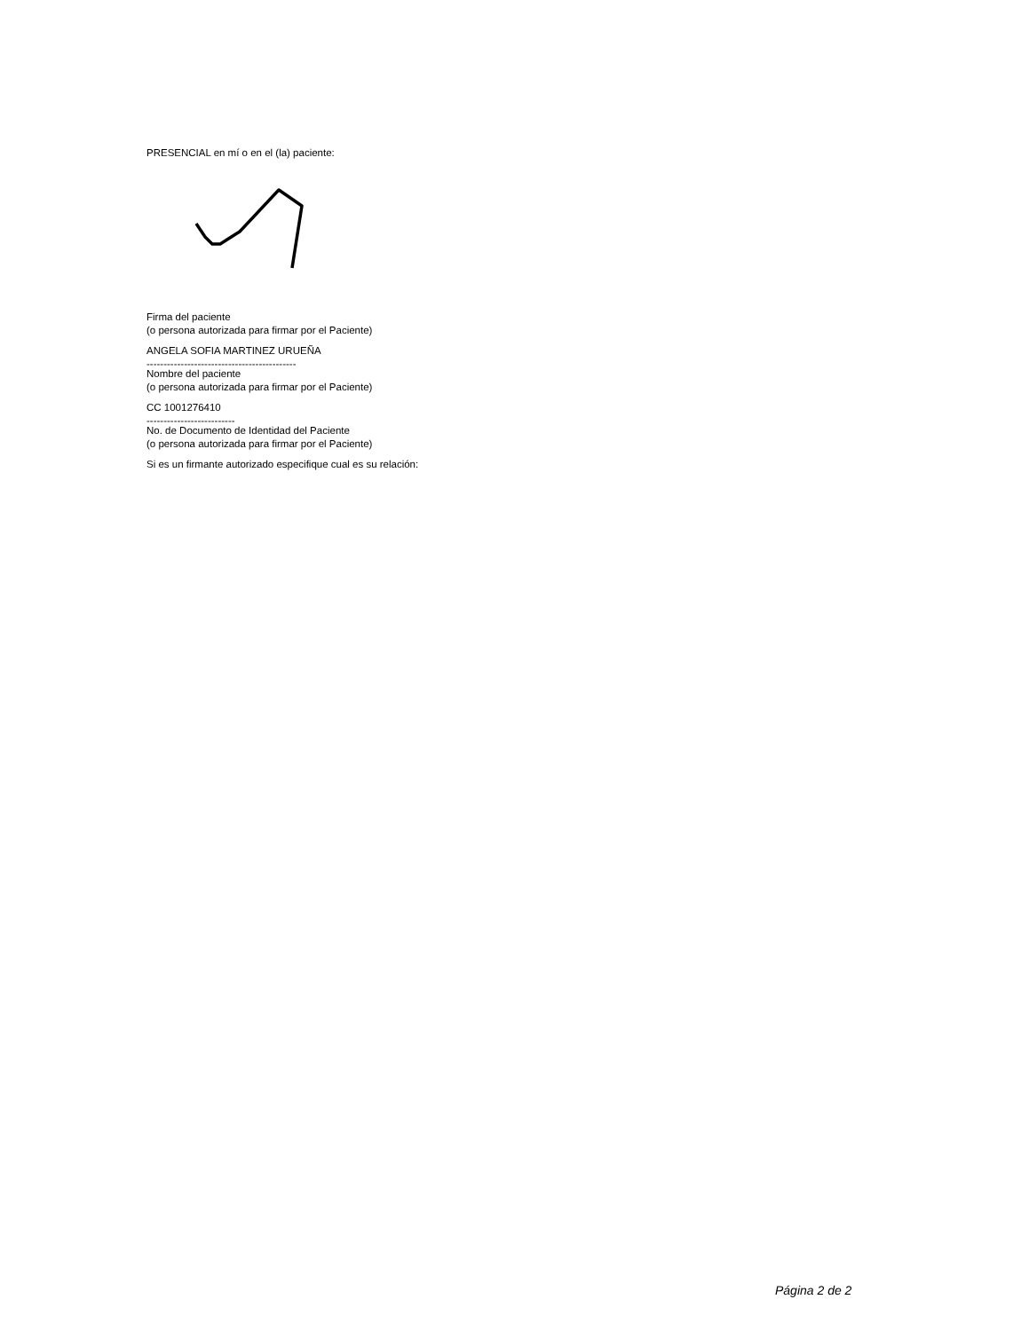PRESENCIAL en mí o en el (la) paciente:
Firma del paciente
(o persona autorizada para firmar por el Paciente)
ANGELA SOFIA MARTINEZ URUEÑA
--------------------------------------------
Nombre del paciente
(o persona autorizada para firmar por el Paciente)
CC 1001276410
--------------------------
No. de Documento de Identidad del Paciente
(o persona autorizada para firmar por el Paciente)
Si es un firmante autorizado especifique cual es su relación:
Página 2 de 2